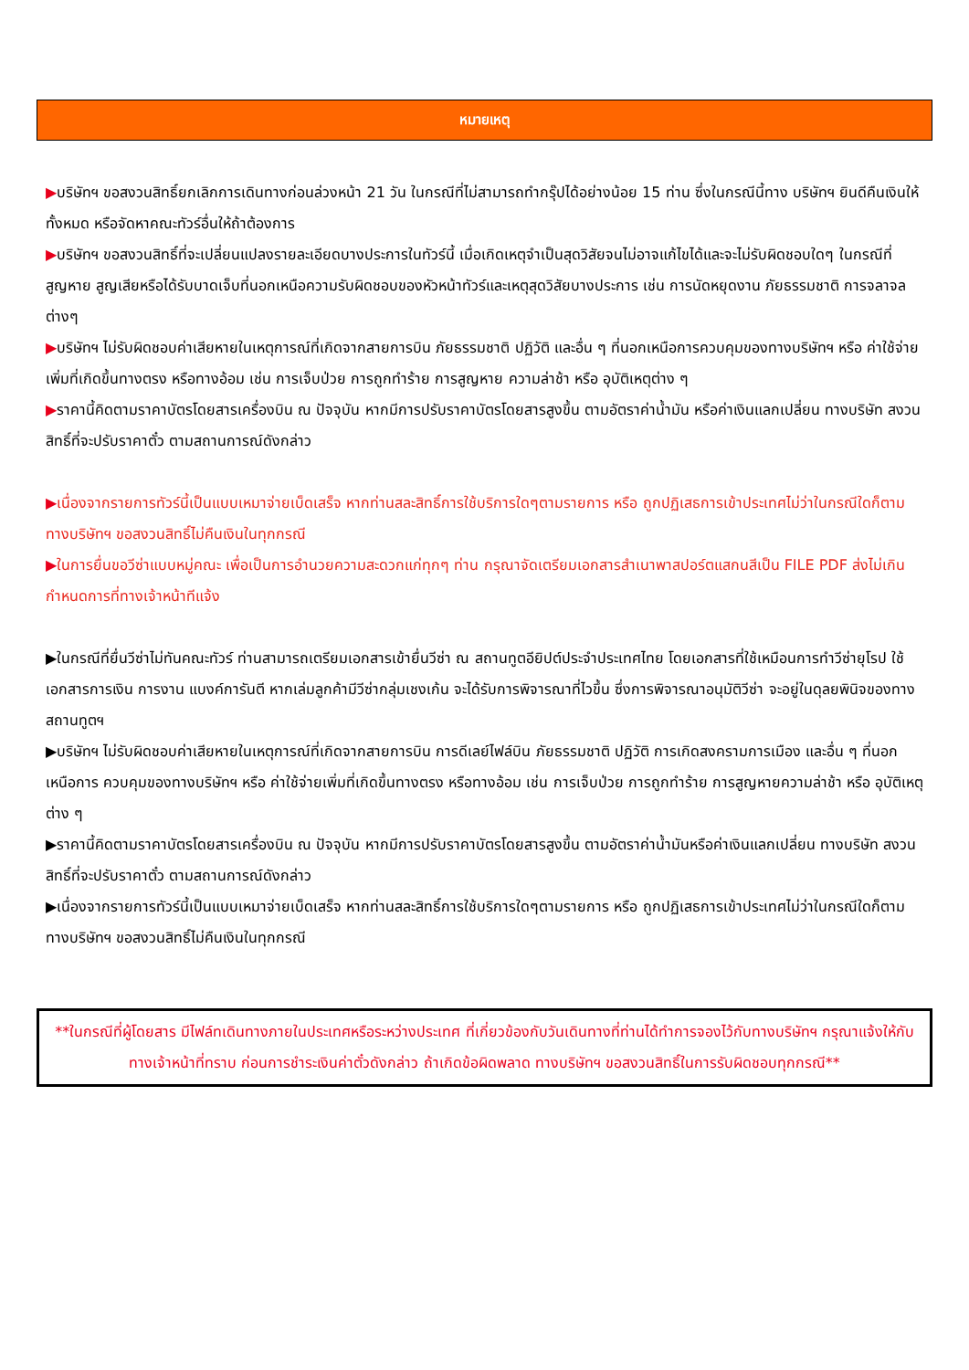หมายเหตุ
▶บริษัทฯ ขอสงวนสิทธิ์ยกเลิกการเดินทางก่อนล่วงหน้า 21 วัน ในกรณีที่ไม่สามารถทำกรุ๊ปได้อย่างน้อย 15 ท่าน ซึ่งในกรณีนี้ทาง บริษัทฯ ยินดีคืนเงินให้ทั้งหมด หรือจัดหาคณะทัวร์อื่นให้ถ้าต้องการ
▶บริษัทฯ ขอสงวนสิทธิ์ที่จะเปลี่ยนแปลงรายละเอียดบางประการในทัวร์นี้ เมื่อเกิดเหตุจำเป็นสุดวิสัยจนไม่อาจแก้ไขได้และจะไม่รับผิดชอบใดๆ ในกรณีที่สูญหาย สูญเสียหรือได้รับบาดเจ็บที่นอกเหนือความรับผิดชอบของหัวหน้าทัวร์และเหตุสุดวิสัยบางประการ เช่น การนัดหยุดงาน ภัยธรรมชาติ การจลาจล ต่างๆ
▶บริษัทฯ ไม่รับผิดชอบค่าเสียหายในเหตุการณ์ที่เกิดจากสายการบิน ภัยธรรมชาติ ปฏิวัติ และอื่น ๆ ที่นอกเหนือการควบคุมของทางบริษัทฯ หรือ ค่าใช้จ่ายเพิ่มที่เกิดขึ้นทางตรง หรือทางอ้อม เช่น การเจ็บป่วย การถูกทำร้าย การสูญหาย ความล่าช้า หรือ อุบัติเหตุต่าง ๆ
▶ราคานี้คิดตามราคาบัตรโดยสารเครื่องบิน ณ ปัจจุบัน หากมีการปรับราคาบัตรโดยสารสูงขึ้น ตามอัตราค่าน้ำมัน หรือค่าเงินแลกเปลี่ยน ทางบริษัท สงวนสิทธิ์ที่จะปรับราคาตั๋ว ตามสถานการณ์ดังกล่าว
▶เนื่องจากรายการทัวร์นี้เป็นแบบเหมาจ่ายเบ็ดเสร็จ หากท่านสละสิทธิ์การใช้บริการใดๆตามรายการ หรือ ถูกปฏิเสธการเข้าประเทศไม่ว่าในกรณีใดก็ตาม ทางบริษัทฯ ขอสงวนสิทธิ์ไม่คืนเงินในทุกกรณี
▶ในการยื่นขอวีซ่าแบบหมู่คณะ เพื่อเป็นการอำนวยความสะดวกแก่ทุกๆ ท่าน กรุณาจัดเตรียมเอกสารสำเนาพาสปอร์ตแสกนสีเป็น FILE PDF ส่งไม่เกิน กำหนดการที่ทางเจ้าหน้าทีแจ้ง
▶ในกรณีที่ยื่นวีซ่าไม่ทันคณะทัวร์ ท่านสามารถเตรียมเอกสารเข้ายื่นวีซ่า ณ สถานทูตอียิปต์ประจำประเทศไทย โดยเอกสารที่ใช้เหมือนการทำวีซ่ายุโรป ใช้เอกสารการเงิน การงาน แบงค์การันตี หากเล่มลูกค้ามีวีซ่ากลุ่มเชงเก้น จะได้รับการพิจารณาที่ไวขึ้น ซึ่งการพิจารณาอนุมัติวีซ่า จะอยู่ในดุลยพินิจของทางสถานทูตฯ
▶บริษัทฯ ไม่รับผิดชอบค่าเสียหายในเหตุการณ์ที่เกิดจากสายการบิน การดีเลย์ไฟล์บิน ภัยธรรมชาติ ปฏิวัติ การเกิดสงครามการเมือง และอื่น ๆ ที่นอกเหนือการ ควบคุมของทางบริษัทฯ หรือ ค่าใช้จ่ายเพิ่มที่เกิดขึ้นทางตรง หรือทางอ้อม เช่น การเจ็บป่วย การถูกทำร้าย การสูญหายความล่าช้า หรือ อุบัติเหตุต่าง ๆ
▶ราคานี้คิดตามราคาบัตรโดยสารเครื่องบิน ณ ปัจจุบัน หากมีการปรับราคาบัตรโดยสารสูงขึ้น ตามอัตราค่าน้ำมันหรือค่าเงินแลกเปลี่ยน ทางบริษัท สงวนสิทธิ์ที่จะปรับราคาตั๋ว ตามสถานการณ์ดังกล่าว
▶เนื่องจากรายการทัวร์นี้เป็นแบบเหมาจ่ายเบ็ดเสร็จ หากท่านสละสิทธิ์การใช้บริการใดๆตามรายการ หรือ ถูกปฏิเสธการเข้าประเทศไม่ว่าในกรณีใดก็ตาม ทางบริษัทฯ ขอสงวนสิทธิ์ไม่คืนเงินในทุกกรณี
**ในกรณีที่ผู้โดยสาร มีไฟล์ทเดินทางภายในประเทศหรือระหว่างประเทศ ที่เกี่ยวข้องกับวันเดินทางที่ท่านได้ทำการจองไว้กับทางบริษัทฯ กรุณาแจ้งให้กับทางเจ้าหน้าที่ทราบ ก่อนการชำระเงินค่าตั๋วดังกล่าว ถ้าเกิดข้อผิดพลาด ทางบริษัทฯ ขอสงวนสิทธิ์ในการรับผิดชอบทุกกรณี**